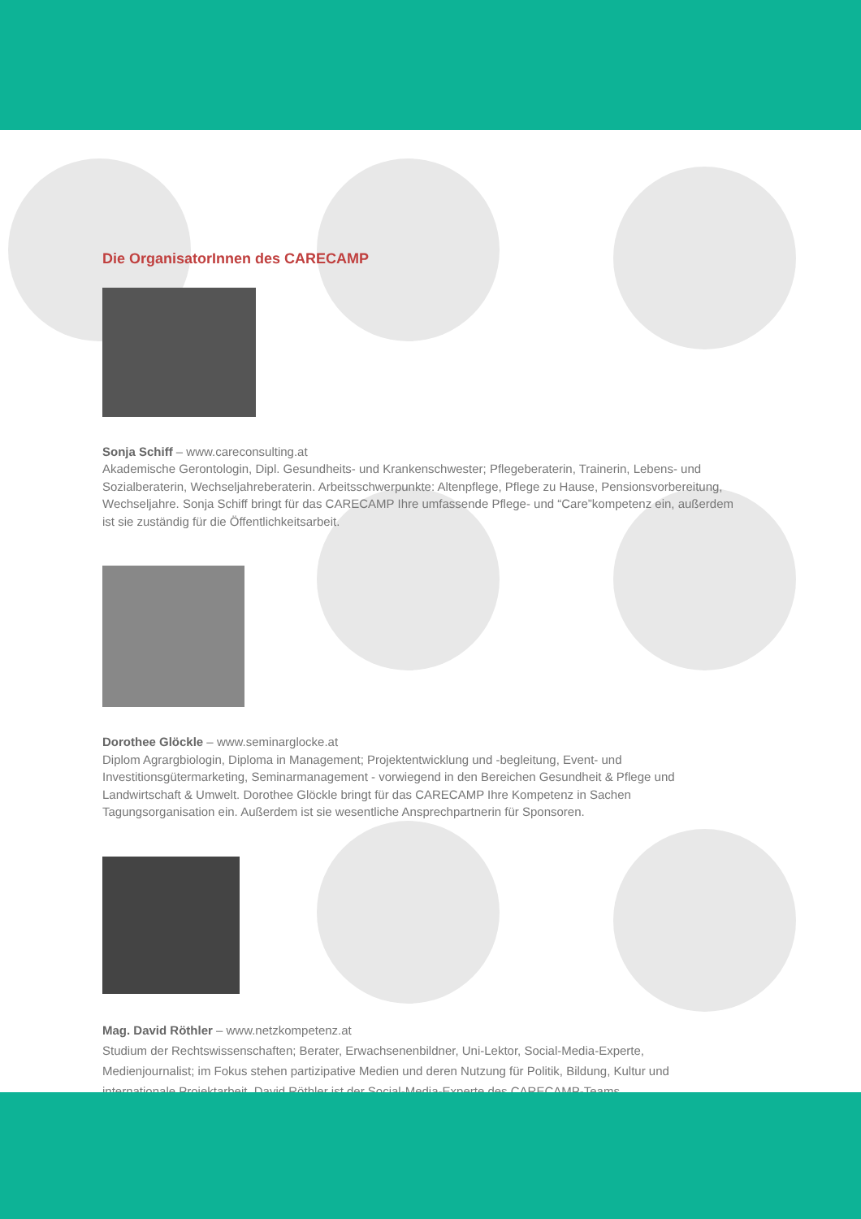Die OrganisatorInnen des CARECAMP
Sonja Schiff – www.careconsulting.at
Akademische Gerontologin, Dipl. Gesundheits- und Krankenschwester; Pflegeberaterin, Trainerin, Lebens- und Sozialberaterin, Wechseljahreberaterin. Arbeitsschwerpunkte: Altenpflege, Pflege zu Hause, Pensionsvorbereitung, Wechseljahre. Sonja Schiff bringt für das CARECAMP Ihre umfassende Pflege- und “Care”kompetenz ein, außerdem ist sie zuständig für die Öffentlichkeitsarbeit.
Dorothee Glöckle – www.seminarglocke.at
Diplom Agrargbiologin, Diploma in Management; Projektentwicklung und -begleitung, Event- und Investitionsgütermarketing, Seminarmanagement - vorwiegend in den Bereichen Gesundheit & Pflege und Landwirtschaft & Umwelt. Dorothee Glöckle bringt für das CARECAMP Ihre Kompetenz in Sachen Tagungsorganisation ein. Außerdem ist sie wesentliche Ansprechpartnerin für Sponsoren.
Mag. David Röthler – www.netzkompetenz.at
Studium der Rechtswissenschaften; Berater, Erwachsenenbildner, Uni-Lektor, Social-Media-Experte, Medienjournalist; im Fokus stehen partizipative Medien und deren Nutzung für Politik, Bildung, Kultur und internationale Projektarbeit. David Röthler ist der Social-Media-Experte des CARECAMP-Teams.